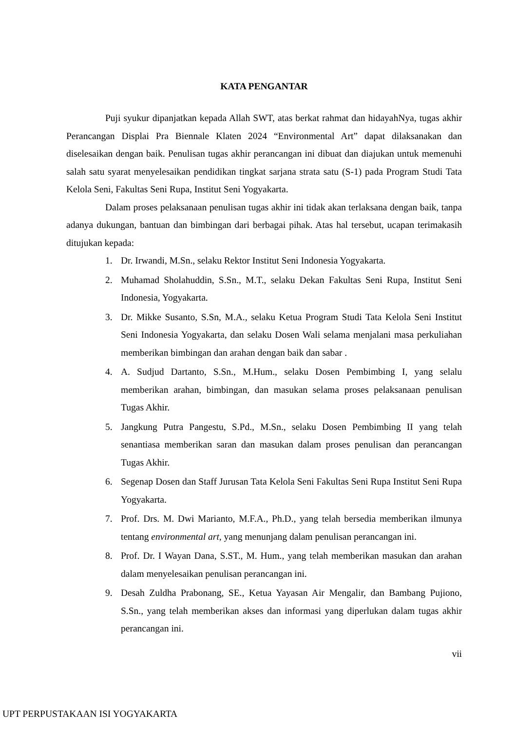KATA PENGANTAR
Puji syukur dipanjatkan kepada Allah SWT, atas berkat rahmat dan hidayahNya, tugas akhir Perancangan Displai Pra Biennale Klaten 2024 “Environmental Art” dapat dilaksanakan dan diselesaikan dengan baik. Penulisan tugas akhir perancangan ini dibuat dan diajukan untuk memenuhi salah satu syarat menyelesaikan pendidikan tingkat sarjana strata satu (S-1) pada Program Studi Tata Kelola Seni, Fakultas Seni Rupa, Institut Seni Yogyakarta.
Dalam proses pelaksanaan penulisan tugas akhir ini tidak akan terlaksana dengan baik, tanpa adanya dukungan, bantuan dan bimbingan dari berbagai pihak. Atas hal tersebut, ucapan terimakasih ditujukan kepada:
1. Dr. Irwandi, M.Sn., selaku Rektor Institut Seni Indonesia Yogyakarta.
2. Muhamad Sholahuddin, S.Sn., M.T., selaku Dekan Fakultas Seni Rupa, Institut Seni Indonesia, Yogyakarta.
3. Dr. Mikke Susanto, S.Sn, M.A., selaku Ketua Program Studi Tata Kelola Seni Institut Seni Indonesia Yogyakarta, dan selaku Dosen Wali selama menjalani masa perkuliahan memberikan bimbingan dan arahan dengan baik dan sabar .
4. A. Sudjud Dartanto, S.Sn., M.Hum., selaku Dosen Pembimbing I, yang selalu memberikan arahan, bimbingan, dan masukan selama proses pelaksanaan penulisan Tugas Akhir.
5. Jangkung Putra Pangestu, S.Pd., M.Sn., selaku Dosen Pembimbing II yang telah senantiasa memberikan saran dan masukan dalam proses penulisan dan perancangan Tugas Akhir.
6. Segenap Dosen dan Staff Jurusan Tata Kelola Seni Fakultas Seni Rupa Institut Seni Rupa Yogyakarta.
7. Prof. Drs. M. Dwi Marianto, M.F.A., Ph.D., yang telah bersedia memberikan ilmunya tentang environmental art, yang menunjang dalam penulisan perancangan ini.
8. Prof. Dr. I Wayan Dana, S.ST., M. Hum., yang telah memberikan masukan dan arahan dalam menyelesaikan penulisan perancangan ini.
9. Desah Zuldha Prabonang, SE., Ketua Yayasan Air Mengalir, dan Bambang Pujiono, S.Sn., yang telah memberikan akses dan informasi yang diperlukan dalam tugas akhir perancangan ini.
vii
UPT PERPUSTAKAAN ISI YOGYAKARTA